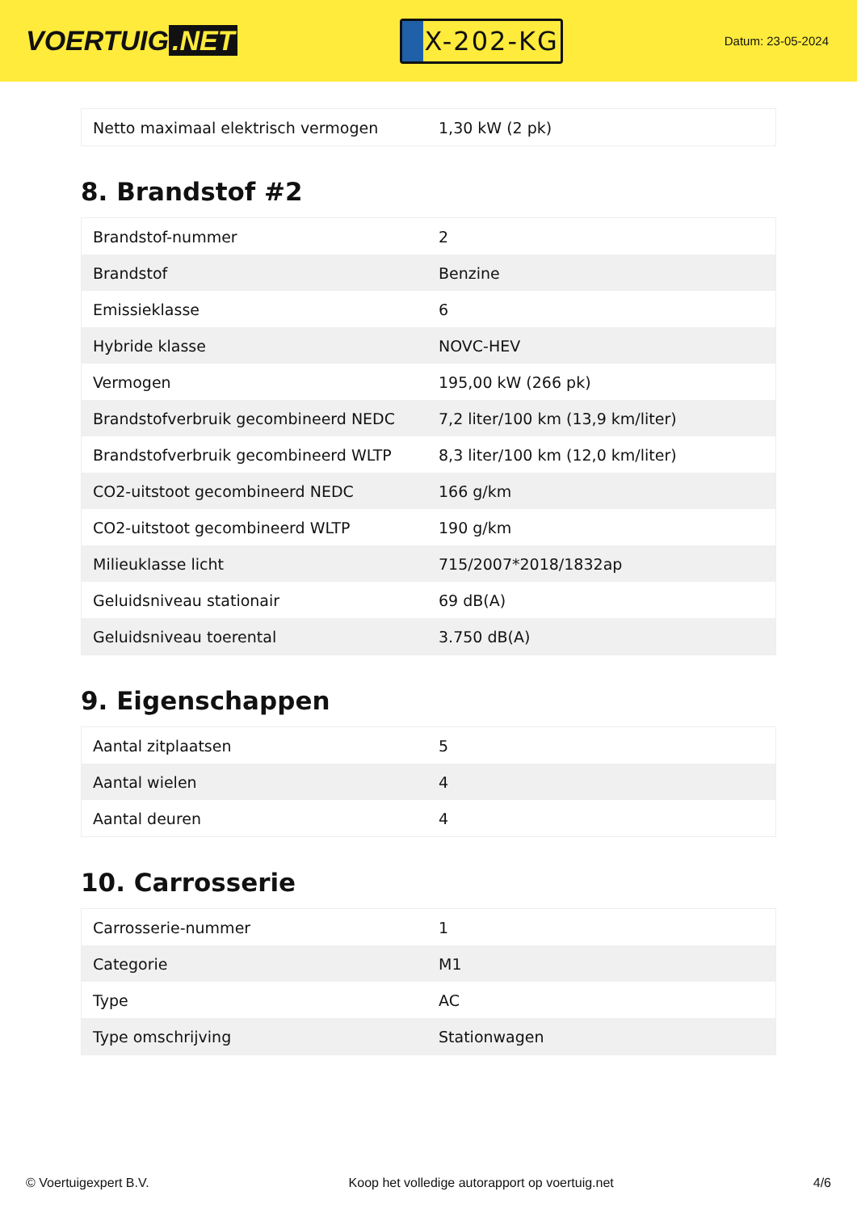VOERTUIG.NET
X-202-KG
Datum: 23-05-2024
| Netto maximaal elektrisch vermogen | 1,30 kW (2 pk) |
8. Brandstof #2
| Brandstof-nummer | 2 |
| Brandstof | Benzine |
| Emissieklasse | 6 |
| Hybride klasse | NOVC-HEV |
| Vermogen | 195,00 kW (266 pk) |
| Brandstofverbruik gecombineerd NEDC | 7,2 liter/100 km (13,9 km/liter) |
| Brandstofverbruik gecombineerd WLTP | 8,3 liter/100 km (12,0 km/liter) |
| CO2-uitstoot gecombineerd NEDC | 166 g/km |
| CO2-uitstoot gecombineerd WLTP | 190 g/km |
| Milieuklasse licht | 715/2007*2018/1832ap |
| Geluidsniveau stationair | 69 dB(A) |
| Geluidsniveau toerental | 3.750 dB(A) |
9. Eigenschappen
| Aantal zitplaatsen | 5 |
| Aantal wielen | 4 |
| Aantal deuren | 4 |
10. Carrosserie
| Carrosserie-nummer | 1 |
| Categorie | M1 |
| Type | AC |
| Type omschrijving | Stationwagen |
© Voertuigexpert B.V. Koop het volledige autorapport op voertuig.net 4/6